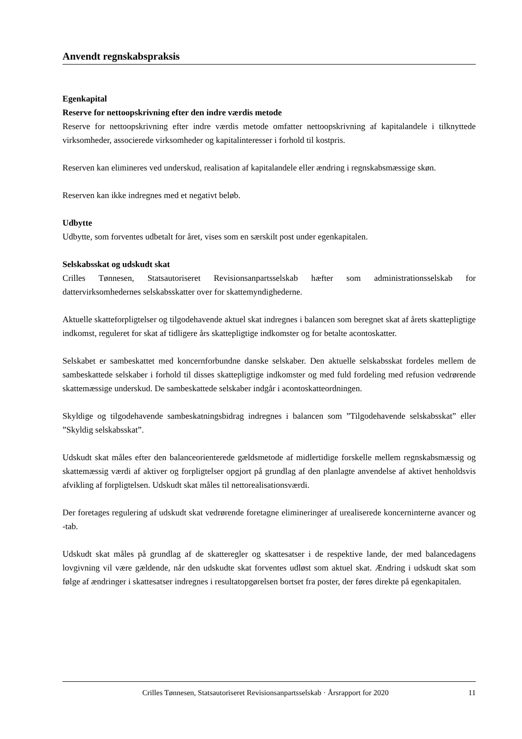Anvendt regnskabspraksis
Egenkapital
Reserve for nettoopskrivning efter den indre værdis metode
Reserve for nettoopskrivning efter indre værdis metode omfatter nettoopskrivning af kapitalandele i tilknyttede virksomheder, associerede virksomheder og kapitalinteresser i forhold til kostpris.
Reserven kan elimineres ved underskud, realisation af kapitalandele eller ændring i regnskabsmæssige skøn.
Reserven kan ikke indregnes med et negativt beløb.
Udbytte
Udbytte, som forventes udbetalt for året, vises som en særskilt post under egenkapitalen.
Selskabsskat og udskudt skat
Crilles Tønnesen, Statsautoriseret Revisionsanpartsselskab hæfter som administrationsselskab for dattervirksomhedernes selskabsskatter over for skattemyndighederne.
Aktuelle skatteforpligtelser og tilgodehavende aktuel skat indregnes i balancen som beregnet skat af årets skattepligtige indkomst, reguleret for skat af tidligere års skattepligtige indkomster og for betalte acontoskatter.
Selskabet er sambeskattet med koncernforbundne danske selskaber. Den aktuelle selskabsskat fordeles mellem de sambeskattede selskaber i forhold til disses skattepligtige indkomster og med fuld fordeling med refusion vedrørende skattemæssige underskud. De sambeskattede selskaber indgår i acontoskatteordningen.
Skyldige og tilgodehavende sambeskatningsbidrag indregnes i balancen som ”Tilgodehavende selskabsskat” eller ”Skyldig selskabsskat”.
Udskudt skat måles efter den balanceorienterede gældsmetode af midlertidige forskelle mellem regnskabsmæssig og skattemæssig værdi af aktiver og forpligtelser opgjort på grundlag af den planlagte anvendelse af aktivet henholdsvis afvikling af forpligtelsen. Udskudt skat måles til nettorealisationsværdi.
Der foretages regulering af udskudt skat vedrørende foretagne elimineringer af urealiserede koncerninterne avancer og -tab.
Udskudt skat måles på grundlag af de skatteregler og skattesatser i de respektive lande, der med balancedagens lovgivning vil være gældende, når den udskudte skat forventes udløst som aktuel skat. Ændring i udskudt skat som følge af ændringer i skattesatser indregnes i resultatopgørelsen bortset fra poster, der føres direkte på egenkapitalen.
Crilles Tønnesen, Statsautoriseret Revisionsanpartsselskab · Årsrapport for 2020 11